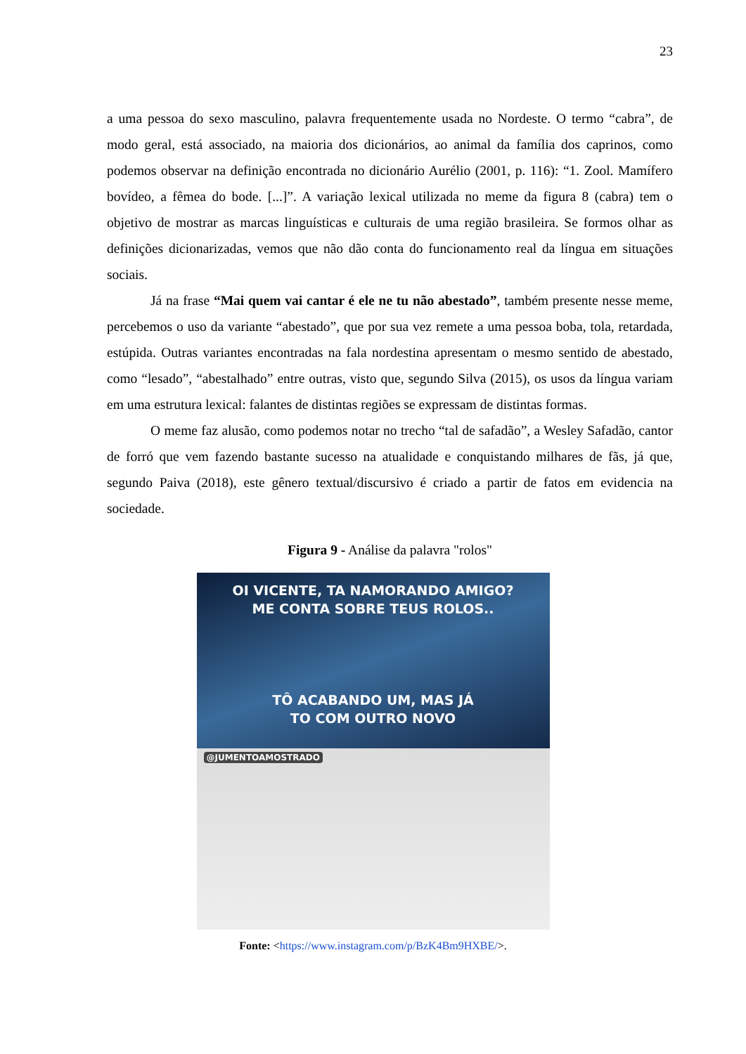23
a uma pessoa do sexo masculino, palavra frequentemente usada no Nordeste. O termo “cabra”, de modo geral, está associado, na maioria dos dicionários, ao animal da família dos caprinos, como podemos observar na definição encontrada no dicionário Aurélio (2001, p. 116): “1. Zool. Mamífero bovídeo, a fêmea do bode. [...]”. A variação lexical utilizada no meme da figura 8 (cabra) tem o objetivo de mostrar as marcas linguísticas e culturais de uma região brasileira. Se formos olhar as definições dicionarizadas, vemos que não dão conta do funcionamento real da língua em situações sociais.
Já na frase “Mai quem vai cantar é ele ne tu não abestado”, também presente nesse meme, percebemos o uso da variante “abestado”, que por sua vez remete a uma pessoa boba, tola, retardada, estúpida. Outras variantes encontradas na fala nordestina apresentam o mesmo sentido de abestado, como “lesado”, “abestalhado” entre outras, visto que, segundo Silva (2015), os usos da língua variam em uma estrutura lexical: falantes de distintas regiões se expressam de distintas formas.
O meme faz alusão, como podemos notar no trecho “tal de safadão”, a Wesley Safadão, cantor de forró que vem fazendo bastante sucesso na atualidade e conquistando milhares de fãs, já que, segundo Paiva (2018), este gênero textual/discursivo é criado a partir de fatos em evidencia na sociedade.
Figura 9 - Análise da palavra "rolos"
OI VICENTE, TA NAMORANDO AMIGO?
ME CONTA SOBRE TEUS ROLOS..
TÔ ACABANDO UM, MAS JÁ
TO COM OUTRO NOVO
@JUMENTOAMOSTRADO
Fonte: <https://www.instagram.com/p/BzK4Bm9HXBE/>.